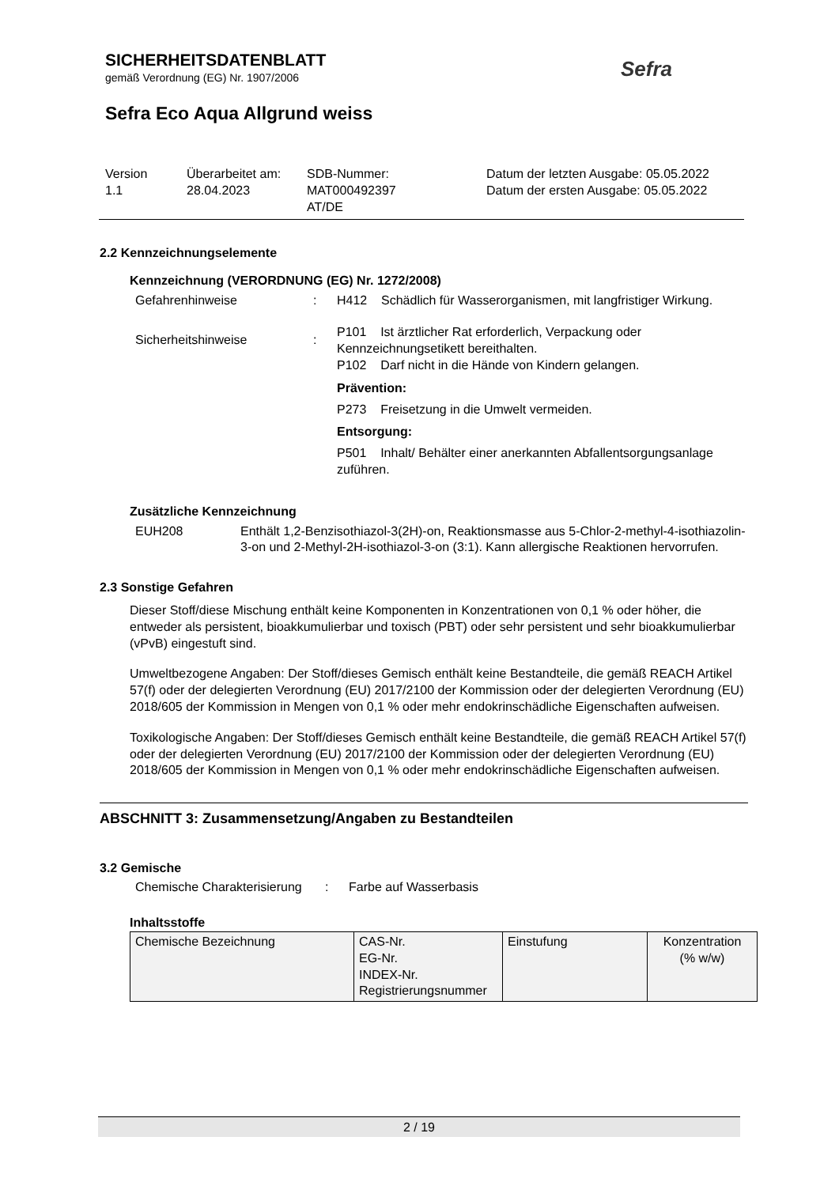SICHERHEITSDATENBLATT
gemäß Verordnung (EG) Nr. 1907/2006
Sefra Eco Aqua Allgrund weiss
Sefra
Version
1.1
Überarbeitet am:
28.04.2023
SDB-Nummer:
MAT000492397
AT/DE
Datum der letzten Ausgabe: 05.05.2022
Datum der ersten Ausgabe: 05.05.2022
2.2 Kennzeichnungselemente
Kennzeichnung (VERORDNUNG (EG) Nr. 1272/2008)
Gefahrenhinweise : H412 Schädlich für Wasserorganismen, mit langfristiger Wirkung.
Sicherheitshinweise :
P101 Ist ärztlicher Rat erforderlich, Verpackung oder Kennzeichnungsetikett bereithalten.
P102 Darf nicht in die Hände von Kindern gelangen.
Prävention:
P273 Freisetzung in die Umwelt vermeiden.
Entsorgung:
P501 Inhalt/ Behälter einer anerkannten Abfallentsorgungsanlage zuführen.
Zusätzliche Kennzeichnung
EUH208 Enthält 1,2-Benzisothiazol-3(2H)-on, Reaktionsmasse aus 5-Chlor-2-methyl-4-isothiazolin-3-on und 2-Methyl-2H-isothiazol-3-on (3:1). Kann allergische Reaktionen hervorrufen.
2.3 Sonstige Gefahren
Dieser Stoff/diese Mischung enthält keine Komponenten in Konzentrationen von 0,1 % oder höher, die entweder als persistent, bioakkumulierbar und toxisch (PBT) oder sehr persistent und sehr bioakkumulierbar (vPvB) eingestuft sind.
Umweltbezogene Angaben: Der Stoff/dieses Gemisch enthält keine Bestandteile, die gemäß REACH Artikel 57(f) oder der delegierten Verordnung (EU) 2017/2100 der Kommission oder der delegierten Verordnung (EU) 2018/605 der Kommission in Mengen von 0,1 % oder mehr endokrinschädliche Eigenschaften aufweisen.
Toxikologische Angaben: Der Stoff/dieses Gemisch enthält keine Bestandteile, die gemäß REACH Artikel 57(f) oder der delegierten Verordnung (EU) 2017/2100 der Kommission oder der delegierten Verordnung (EU) 2018/605 der Kommission in Mengen von 0,1 % oder mehr endokrinschädliche Eigenschaften aufweisen.
ABSCHNITT 3: Zusammensetzung/Angaben zu Bestandteilen
3.2 Gemische
Chemische Charakterisierung
: Farbe auf Wasserbasis
Inhaltsstoffe
| Chemische Bezeichnung | CAS-Nr. EG-Nr. INDEX-Nr. Registrierungsnummer | Einstufung | Konzentration (% w/w) |
2 / 19